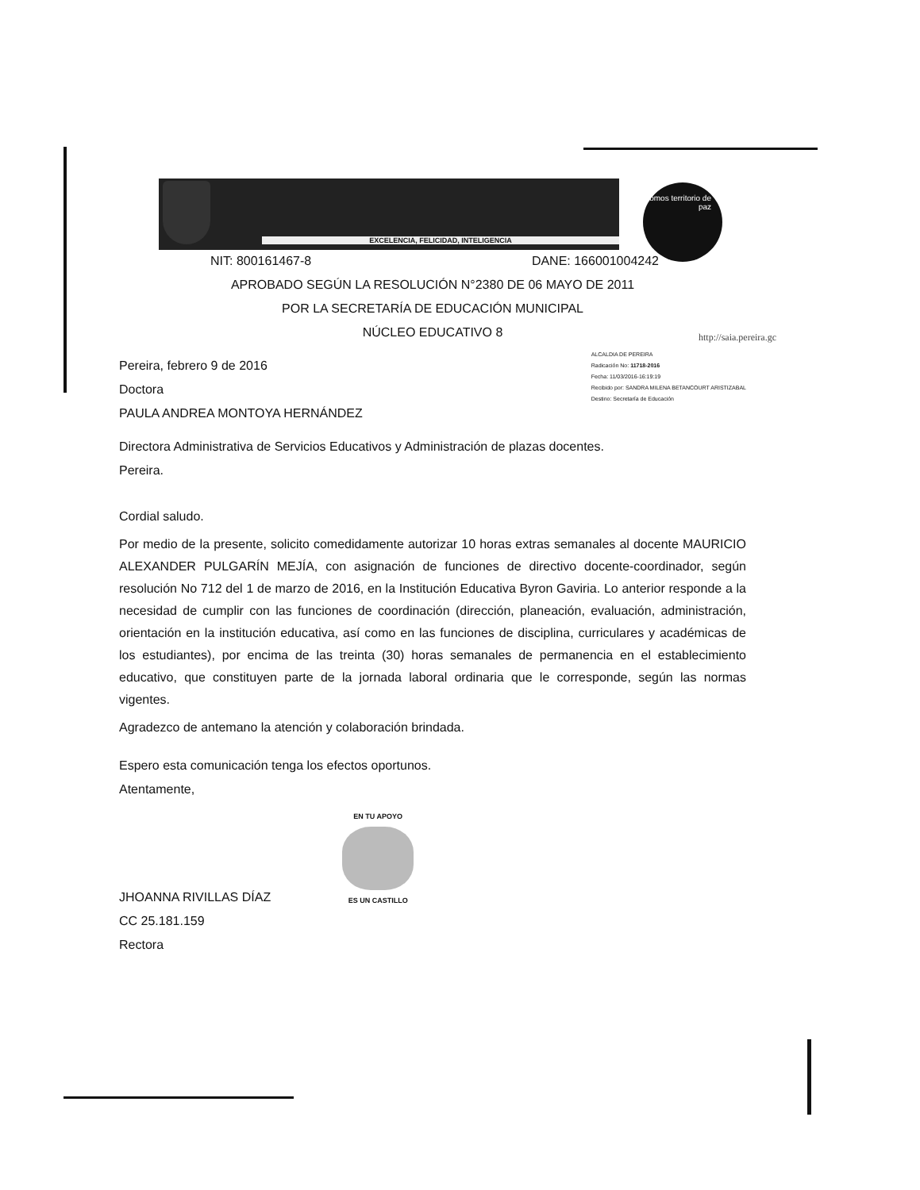EXCELENCIA, FELICIDAD, INTELIGENCIA
Somos territorio de paz
http://saia.pereira.gc
NIT: 800161467-8 DANE: 166001004242
APROBADO SEGÚN LA RESOLUCIÓN N°2380 DE 06 MAYO DE 2011
POR LA SECRETARÍA DE EDUCACIÓN MUNICIPAL
NÚCLEO EDUCATIVO 8
Pereira, febrero 9 de 2016
Doctora
PAULA ANDREA MONTOYA HERNÁNDEZ
ALCALDIA DE PEREIRA
Radicación No: 11718-2016
Fecha: 11/03/2016-16:19:19
Recibido por: SANDRA MILENA BETANCOURT ARISTIZABAL
Destino: Secretaría de Educación
Directora Administrativa de Servicios Educativos y Administración de plazas docentes.
Pereira.
Cordial saludo.
Por medio de la presente, solicito comedidamente autorizar 10 horas extras semanales al docente MAURICIO ALEXANDER PULGARÍN MEJÍA, con asignación de funciones de directivo docente-coordinador, según resolución No 712 del 1 de marzo de 2016, en la Institución Educativa Byron Gaviria. Lo anterior responde a la necesidad de cumplir con las funciones de coordinación (dirección, planeación, evaluación, administración, orientación en la institución educativa, así como en las funciones de disciplina, curriculares y académicas de los estudiantes), por encima de las treinta (30) horas semanales de permanencia en el establecimiento educativo, que constituyen parte de la jornada laboral ordinaria que le corresponde, según las normas vigentes.
Agradezco de antemano la atención y colaboración brindada.
Espero esta comunicación tenga los efectos oportunos.
Atentamente,
JHOANNA RIVILLAS DÍAZ
EN TU APOYO
ES UN CASTILLO
CC 25.181.159
Rectora